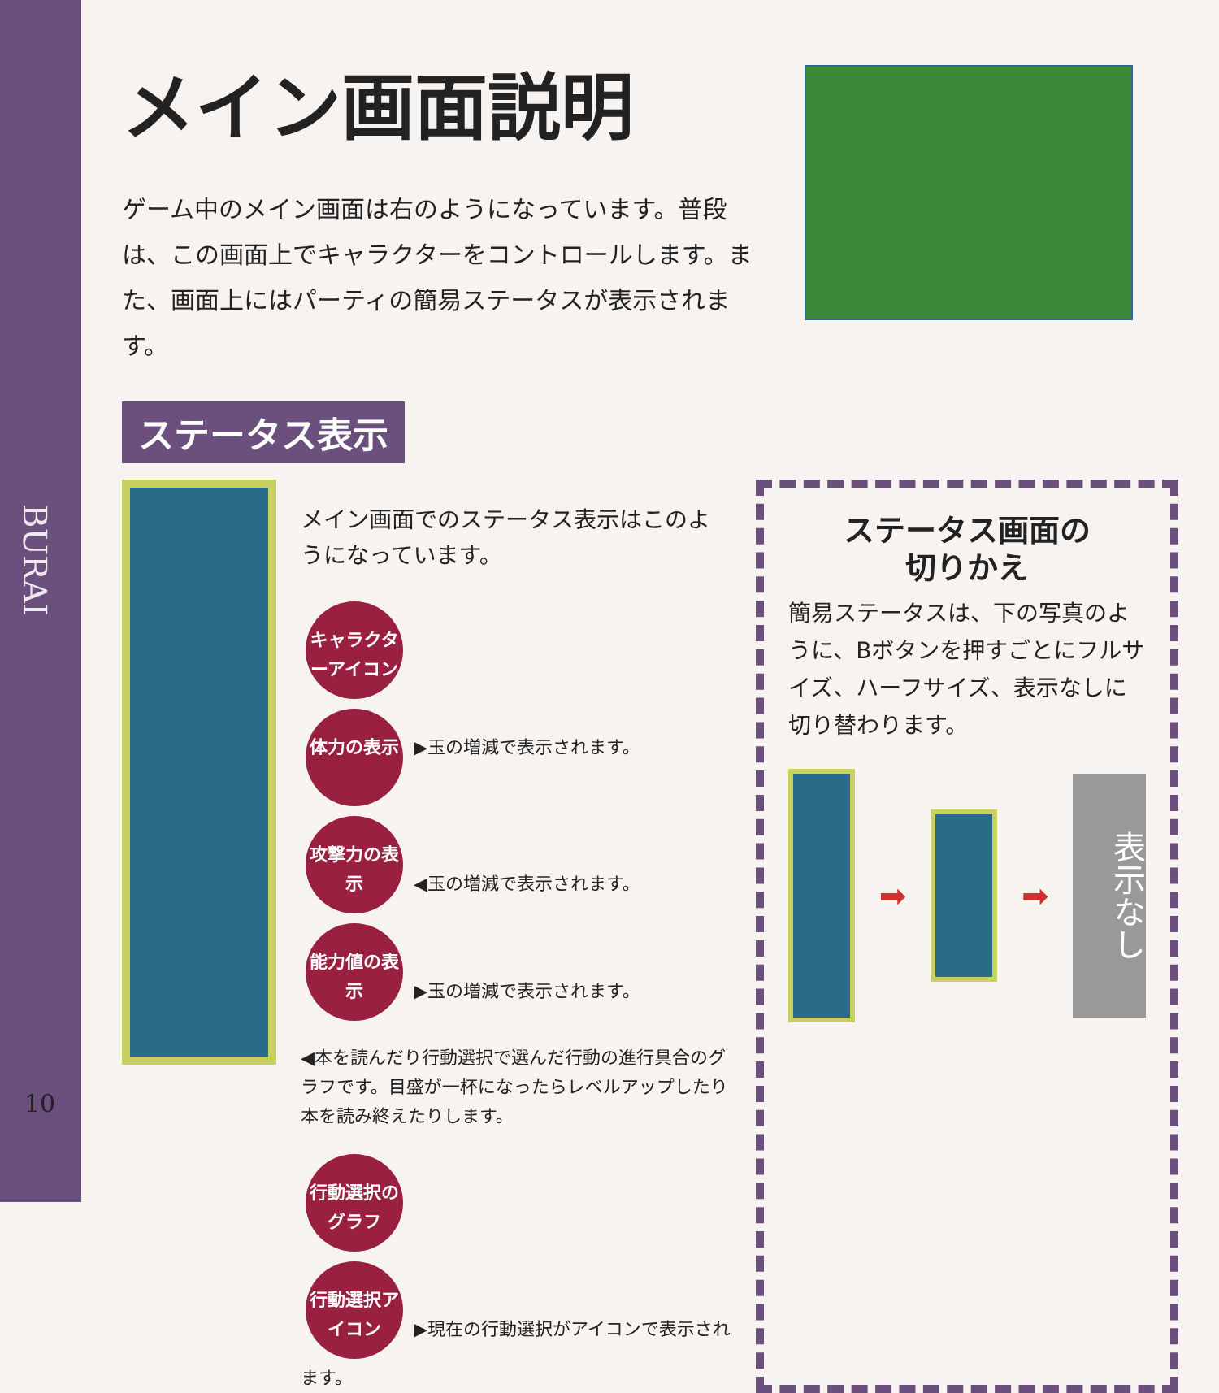BURAI
10
メイン画面説明
ゲーム中のメイン画面は右のようになっています。普段は、この画面上でキャラクターをコントロールします。また、画面上にはパーティの簡易ステータスが表示されます。
ステータス表示
メイン画面でのステータス表示はこのようになっています。
キャラクターアイコン
体力の表示 ▶玉の増減で表示されます。
攻撃力の表示 ◀玉の増減で表示されます。
能力値の表示 ▶玉の増減で表示されます。
◀本を読んだり行動選択で選んだ行動の進行具合のグラフです。目盛が一杯になったらレベルアップしたり本を読み終えたりします。
行動選択のグラフ
行動選択アイコン ▶現在の行動選択がアイコンで表示されます。
ステータス画面の
切りかえ
簡易ステータスは、下の写真のように、Bボタンを押すごとにフルサイズ、ハーフサイズ、表示なしに切り替わります。
➡ ➡
表示なし